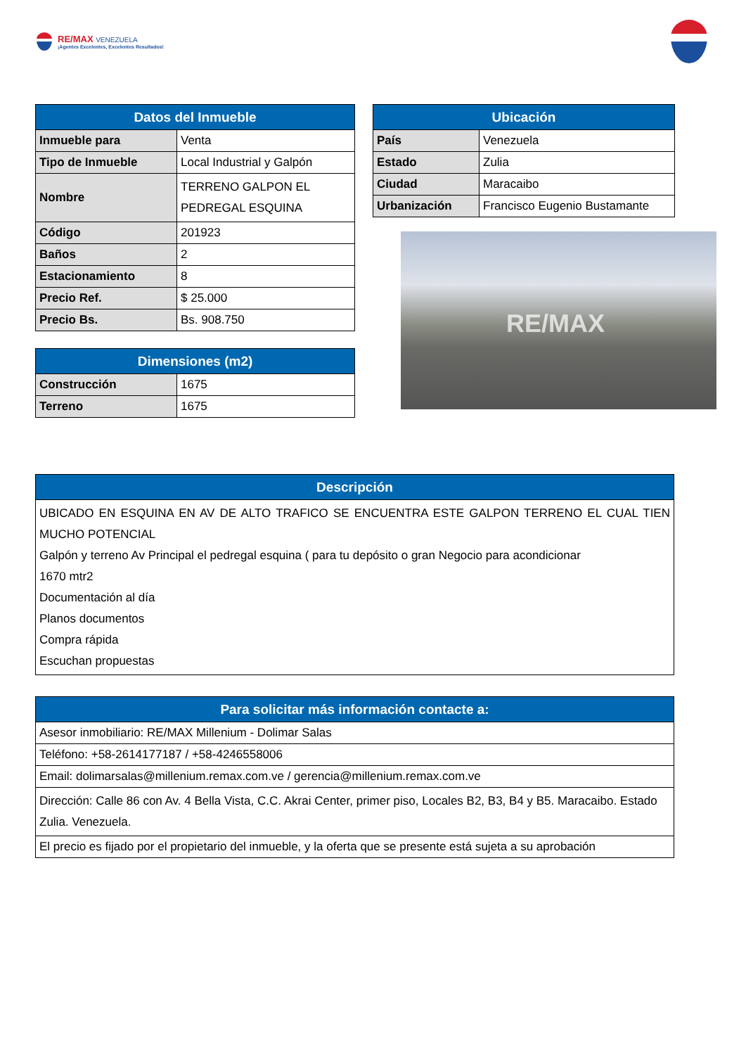RE/MAX VENEZUELA
¡Agentes Excelentes, Excelentes Resultados!
| Datos del Inmueble | |
| --- | --- |
| Inmueble para | Venta |
| Tipo de Inmueble | Local Industrial y Galpón |
| Nombre | TERRENO GALPON EL PEDREGAL ESQUINA |
| Código | 201923 |
| Baños | 2 |
| Estacionamiento | 8 |
| Precio Ref. | $ 25.000 |
| Precio Bs. | Bs. 908.750 |
| Dimensiones (m2) | |
| --- | --- |
| Construcción | 1675 |
| Terreno | 1675 |
| Ubicación | |
| --- | --- |
| País | Venezuela |
| Estado | Zulia |
| Ciudad | Maracaibo |
| Urbanización | Francisco Eugenio Bustamante |
RE/MAX
| Descripción |
| --- |
| UBICADO EN ESQUINA EN AV DE ALTO TRAFICO SE ENCUENTRA ESTE GALPON TERRENO EL CUAL TIEN MUCHO POTENCIAL Galpón y terreno Av Principal el pedregal esquina ( para tu depósito o gran Negocio para acondicionar 1670 mtr2 Documentación al día Planos documentos Compra rápida Escuchan propuestas |
| Para solicitar más información contacte a: |
| --- |
| Asesor inmobiliario: RE/MAX Millenium - Dolimar Salas |
| Teléfono: +58-2614177187 / +58-4246558006 |
| Email: dolimarsalas@millenium.remax.com.ve / gerencia@millenium.remax.com.ve |
| Dirección: Calle 86 con Av. 4 Bella Vista, C.C. Akrai Center, primer piso, Locales B2, B3, B4 y B5. Maracaibo. Estado Zulia. Venezuela. |
| El precio es fijado por el propietario del inmueble, y la oferta que se presente está sujeta a su aprobación |